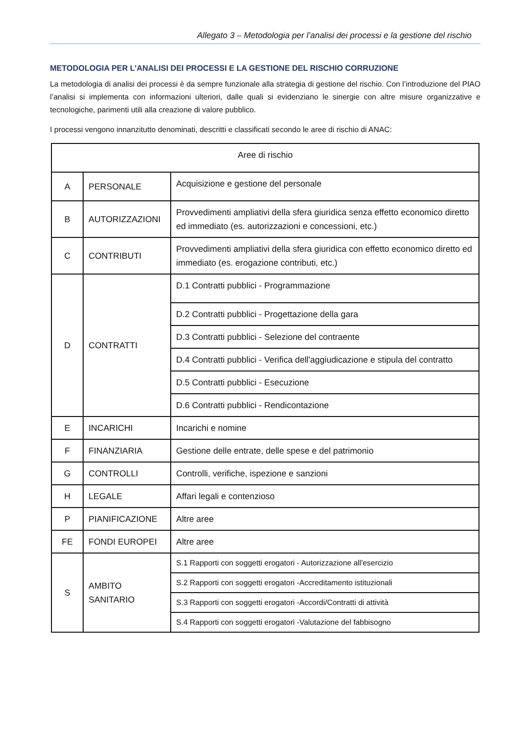Allegato 3 – Metodologia per l’analisi dei processi e la gestione del rischio
METODOLOGIA PER L’ANALISI DEI PROCESSI E LA GESTIONE DEL RISCHIO CORRUZIONE
La metodologia di analisi dei processi è da sempre funzionale alla strategia di gestione del rischio. Con l’introduzione del PIAO l’analisi si implementa con informazioni ulteriori, dalle quali si evidenziano le sinergie con altre misure organizzative e tecnologiche, parimenti utili alla creazione di valore pubblico.
I processi vengono innanzitutto denominati, descritti e classificati secondo le aree di rischio di ANAC:
| Aree di rischio | | |
| A | PERSONALE | Acquisizione e gestione del personale |
| B | AUTORIZZAZIONI | Provvedimenti ampliativi della sfera giuridica senza effetto economico diretto ed immediato (es. autorizzazioni e concessioni, etc.) |
| C | CONTRIBUTI | Provvedimenti ampliativi della sfera giuridica con effetto economico diretto ed immediato (es. erogazione contributi, etc.) |
| D | CONTRATTI | D.1 Contratti pubblici - Programmazione |
| | | D.2 Contratti pubblici - Progettazione della gara |
| | | D.3 Contratti pubblici - Selezione del contraente |
| | | D.4 Contratti pubblici - Verifica dell'aggiudicazione e stipula del contratto |
| | | D.5 Contratti pubblici - Esecuzione |
| | | D.6 Contratti pubblici - Rendicontazione |
| E | INCARICHI | Incarichi e nomine |
| F | FINANZIARIA | Gestione delle entrate, delle spese e del patrimonio |
| G | CONTROLLI | Controlli, verifiche, ispezione e sanzioni |
| H | LEGALE | Affari legali e contenzioso |
| P | PIANIFICAZIONE | Altre aree |
| FE | FONDI EUROPEI | Altre aree |
| S | AMBITO SANITARIO | S.1 Rapporti con soggetti erogatori - Autorizzazione all'esercizio |
| | | S.2 Rapporti con soggetti erogatori -Accreditamento istituzionali |
| | | S.3 Rapporti con soggetti erogatori -Accordi/Contratti di attività |
| | | S.4 Rapporti con soggetti erogatori -Valutazione del fabbisogno |